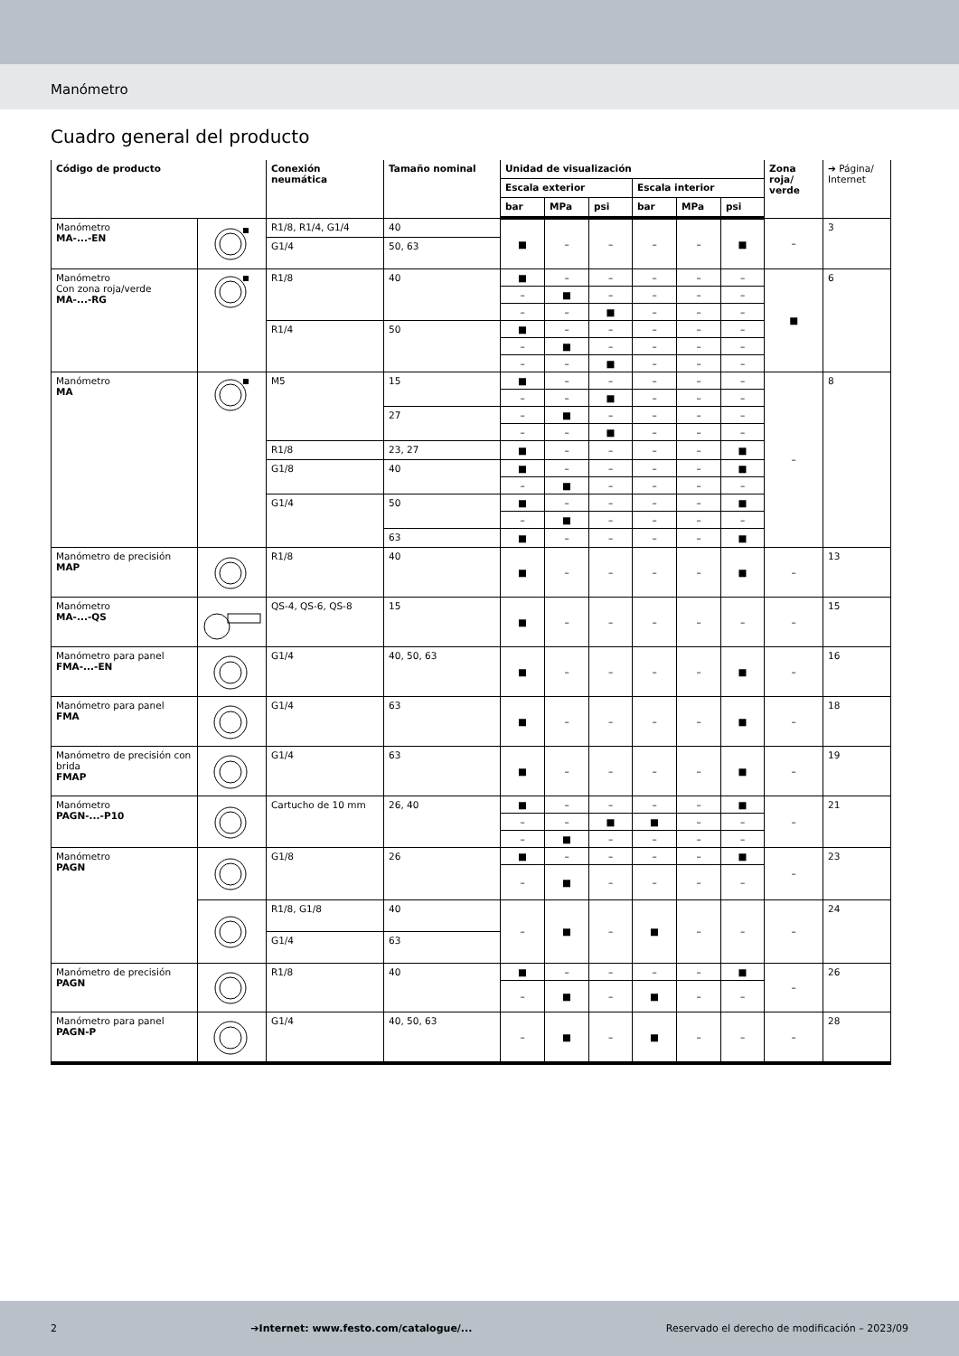Manómetro
Cuadro general del producto
| Código de producto | | Conexión neumática | Tamaño nominal | Unidad de visualización | | | | | | Zona roja/ verde | ➔ Página/ Internet |
| --- | --- | --- | --- | --- | --- | --- | --- | --- | --- | --- | --- |
| | | | | Escala exterior | | | Escala interior | | | | |
| | | | | bar | MPa | psi | bar | MPa | psi | | |
| Manómetro MA-...-EN | | R1/8, R1/4, G1/4 | 40 | ■ | – | – | – | – | ■ | – | 3 |
| | | G1/4 | 50, 63 | | | | | | | | |
| Manómetro Con zona roja/verde MA-...-RG | | R1/8 | 40 | ■ | – | – | – | – | – | ■ | 6 |
| | | | | – | ■ | – | – | – | – | | |
| | | | | – | – | ■ | – | – | – | | |
| | | R1/4 | 50 | ■ | – | – | – | – | – | | |
| | | | | – | ■ | – | – | – | – | | |
| | | | | – | – | ■ | – | – | – | | |
| Manómetro MA | | M5 | 15 | ■ | – | – | – | – | – | – | 8 |
| | | | | – | – | ■ | – | – | – | | |
| | | | 27 | – | ■ | – | – | – | – | | |
| | | | | – | – | ■ | – | – | – | | |
| | | R1/8 | 23, 27 | ■ | – | – | – | – | ■ | | |
| | | G1/8 | 40 | ■ | – | – | – | – | ■ | | |
| | | | | – | ■ | – | – | – | – | | |
| | | G1/4 | 50 | ■ | – | – | – | – | ■ | | |
| | | | | – | ■ | – | – | – | – | | |
| | | | 63 | ■ | – | – | – | – | ■ | | |
| Manómetro de precisión MAP | | R1/8 | 40 | ■ | – | – | – | – | ■ | – | 13 |
| Manómetro MA-...-QS | | QS-4, QS-6, QS-8 | 15 | ■ | – | – | – | – | – | – | 15 |
| Manómetro para panel FMA-...-EN | | G1/4 | 40, 50, 63 | ■ | – | – | – | – | ■ | – | 16 |
| Manómetro para panel FMA | | G1/4 | 63 | ■ | – | – | – | – | ■ | – | 18 |
| Manómetro de precisión con brida FMAP | | G1/4 | 63 | ■ | – | – | – | – | ■ | – | 19 |
| Manómetro PAGN-...-P10 | | Cartucho de 10 mm | 26, 40 | ■ | – | – | – | – | ■ | – | 21 |
| | | | | – | – | ■ | ■ | – | – | | |
| | | | | – | ■ | – | – | – | – | | |
| Manómetro PAGN | | G1/8 | 26 | ■ | – | – | – | – | ■ | – | 23 |
| | | | | – | ■ | – | – | – | – | | |
| | | R1/8, G1/8 | 40 | – | ■ | – | ■ | – | – | – | 24 |
| | | G1/4 | 63 | | | | | | | | |
| Manómetro de precisión PAGN | | R1/8 | 40 | ■ | – | – | – | – | ■ | – | 26 |
| | | | | – | ■ | – | ■ | – | – | | |
| Manómetro para panel PAGN-P | | G1/4 | 40, 50, 63 | – | ■ | – | ■ | – | – | – | 28 |
2 ➔Internet: www.festo.com/catalogue/... Reservado el derecho de modificación – 2023/09